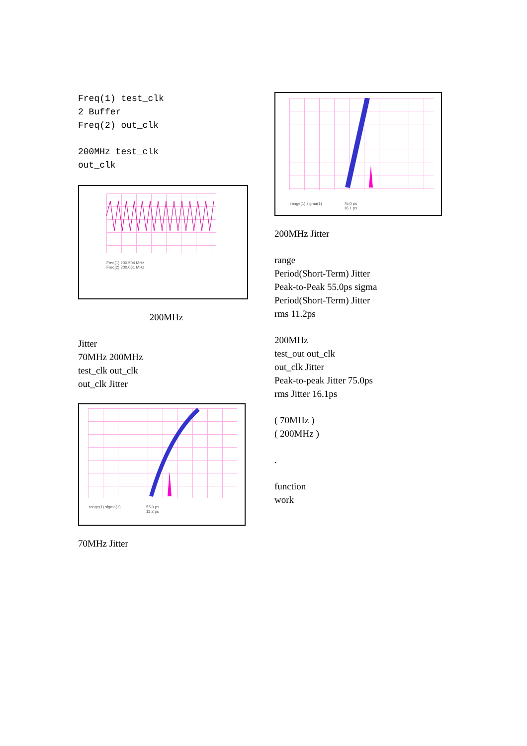Freq(1) test_clk
2 Buffer
Freq(2) out_clk
200MHz test_clk
out_clk
Freq(1) 200.504 MHz
Freq(2) 200.061 MHz
200MHz
Jitter
70MHz 200MHz
test_clk out_clk
out_clk Jitter
range(1) sigma(1) 55.0 ps
11.2 ps
70MHz Jitter
range(1) sigma(1) 75.0 ps
16.1 ps
200MHz Jitter
range
Period(Short-Term) Jitter
Peak-to-Peak 55.0ps sigma
Period(Short-Term) Jitter
rms 11.2ps
200MHz
test_out out_clk
out_clk Jitter
Peak-to-peak Jitter 75.0ps
rms Jitter 16.1ps
( 70MHz )
( 200MHz )
.
function
work